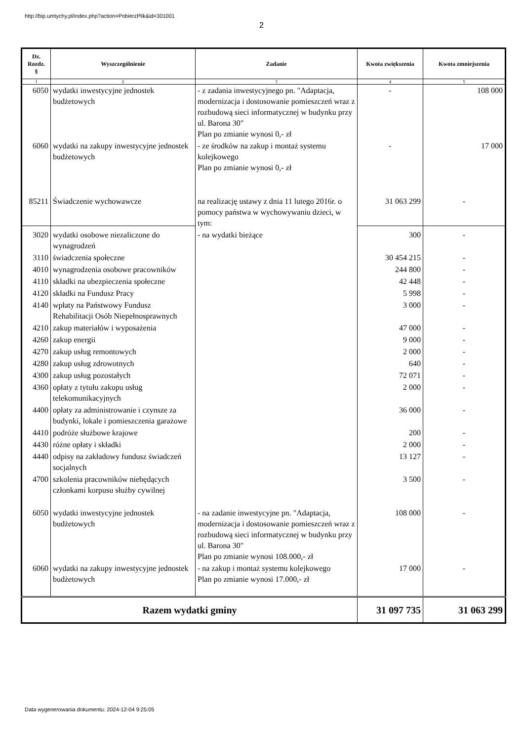http://bip.umtychy.pl/index.php?action=PobierzPlik&id=301001
2
| Dz. Rozdz. § | Wyszczególnienie | Zadanie | Kwota zwiększenia | Kwota zmniejszenia |
| --- | --- | --- | --- | --- |
| 1 | 2 | 3 | 4 | 5 |
| 6050 | wydatki inwestycyjne jednostek budżetowych | - z zadania inwestycyjnego pn. "Adaptacja, modernizacja i dostosowanie pomieszczeń wraz z rozbudową sieci informatycznej w budynku przy ul. Barona 30" Plan po zmianie wynosi 0,- zł | - | 108 000 |
| 6060 | wydatki na zakupy inwestycyjne jednostek budżetowych | - ze środków na zakup i montaż systemu kolejkowego Plan po zmianie wynosi 0,- zł | - | 17 000 |
| 85211 | Świadczenie wychowawcze | na realizację ustawy z dnia 11 lutego 2016r. o pomocy państwa w wychowywaniu dzieci, w tym: | 31 063 299 | - |
| 3020 | wydatki osobowe niezaliczone do wynagrodzeń | - na wydatki bieżące | 300 | - |
| 3110 | świadczenia społeczne | | 30 454 215 | - |
| 4010 | wynagrodzenia osobowe pracowników | | 244 800 | - |
| 4110 | składki na ubezpieczenia społeczne | | 42 448 | - |
| 4120 | składki na Fundusz Pracy | | 5 998 | - |
| 4140 | wpłaty na Państwowy Fundusz Rehabilitacji Osób Niepełnosprawnych | | 3 000 | - |
| 4210 | zakup materiałów i wyposażenia | | 47 000 | - |
| 4260 | zakup energii | | 9 000 | - |
| 4270 | zakup usług remontowych | | 2 000 | - |
| 4280 | zakup usług zdrowotnych | | 640 | - |
| 4300 | zakup usług pozostałych | | 72 071 | - |
| 4360 | opłaty z tytułu zakupu usług telekomunikacyjnych | | 2 000 | - |
| 4400 | opłaty za administrowanie i czynsze za budynki, lokale i pomieszczenia garażowe | | 36 000 | - |
| 4410 | podróże służbowe krajowe | | 200 | - |
| 4430 | różne opłaty i składki | | 2 000 | - |
| 4440 | odpisy na zakładowy fundusz świadczeń socjalnych | | 13 127 | - |
| 4700 | szkolenia pracowników niebędących członkami korpusu służby cywilnej | | 3 500 | - |
| 6050 | wydatki inwestycyjne jednostek budżetowych | - na zadanie inwestycyjne pn. "Adaptacja, modernizacja i dostosowanie pomieszczeń wraz z rozbudową sieci informatycznej w budynku przy ul. Barona 30" Plan po zmianie wynosi 108.000,- zł | 108 000 | - |
| 6060 | wydatki na zakupy inwestycyjne jednostek budżetowych | - na zakup i montaż systemu kolejkowego Plan po zmianie wynosi 17.000,- zł | 17 000 | - |
| Razem wydatki gminy | | | 31 097 735 | 31 063 299 |
Data wygenerowania dokumentu: 2024-12-04 9:25:05